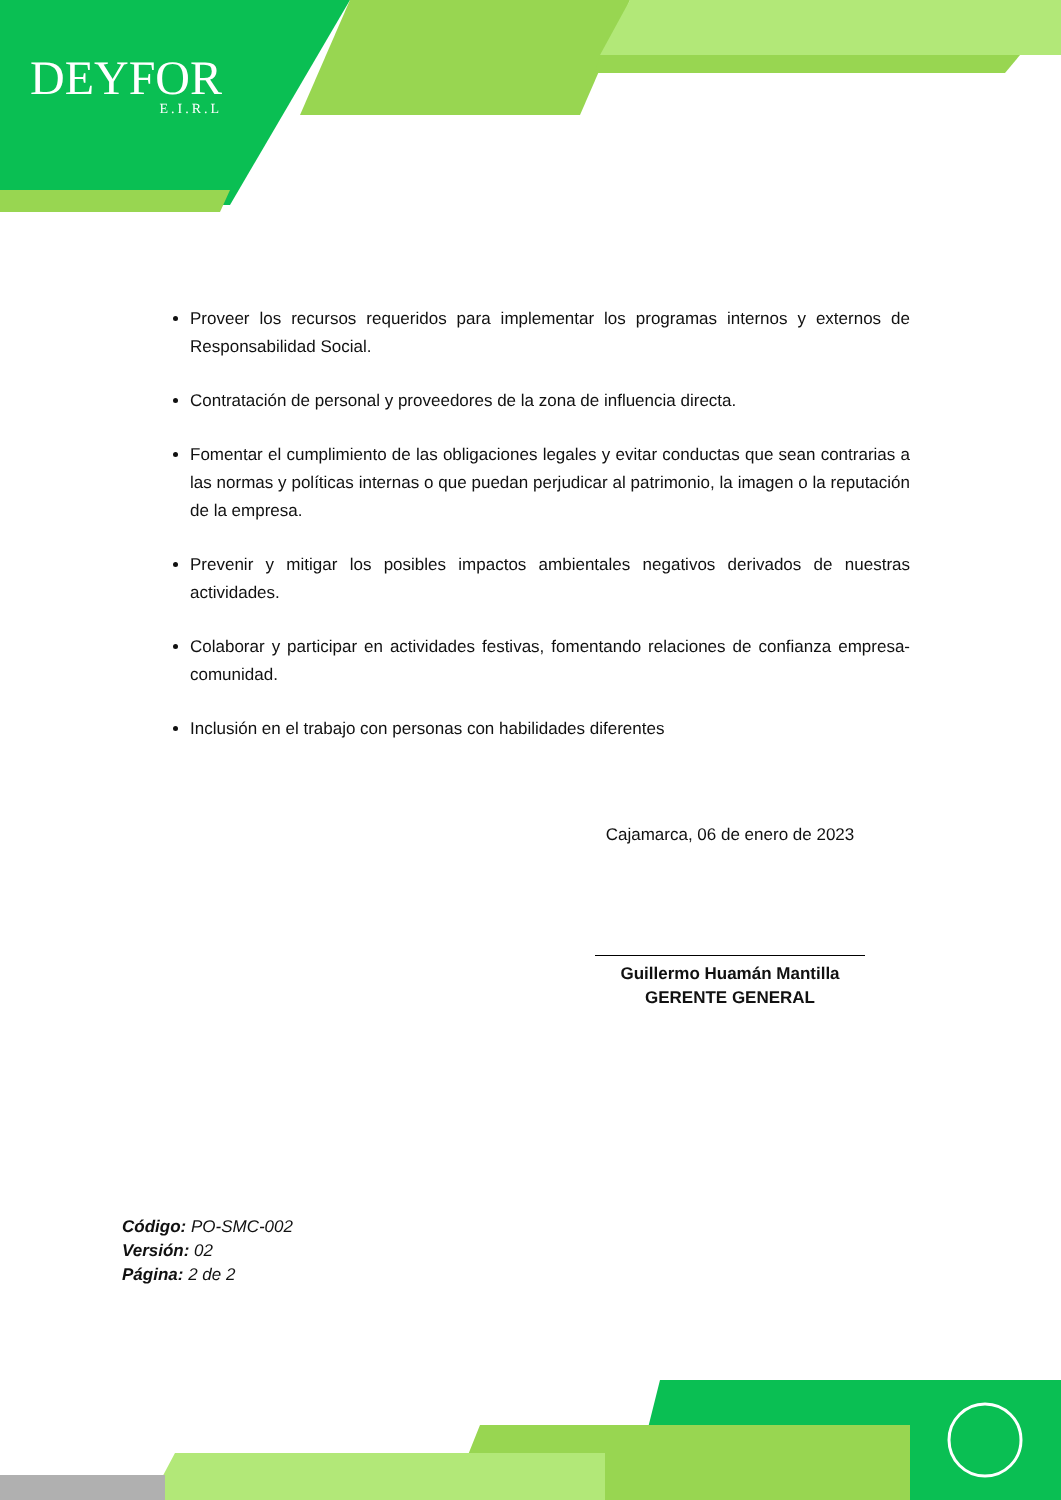DEYFOR
E.I.R.L
Proveer los recursos requeridos para implementar los programas internos y externos de Responsabilidad Social.
Contratación de personal y proveedores de la zona de influencia directa.
Fomentar el cumplimiento de las obligaciones legales y evitar conductas que sean contrarias a las normas y políticas internas o que puedan perjudicar al patrimonio, la imagen o la reputación de la empresa.
Prevenir y mitigar los posibles impactos ambientales negativos derivados de nuestras actividades.
Colaborar y participar en actividades festivas, fomentando relaciones de confianza empresa-comunidad.
Inclusión en el trabajo con personas con habilidades diferentes
Cajamarca, 06 de enero de 2023
Guillermo Huamán Mantilla
GERENTE GENERAL
Código: PO-SMC-002
Versión: 02
Página: 2 de 2